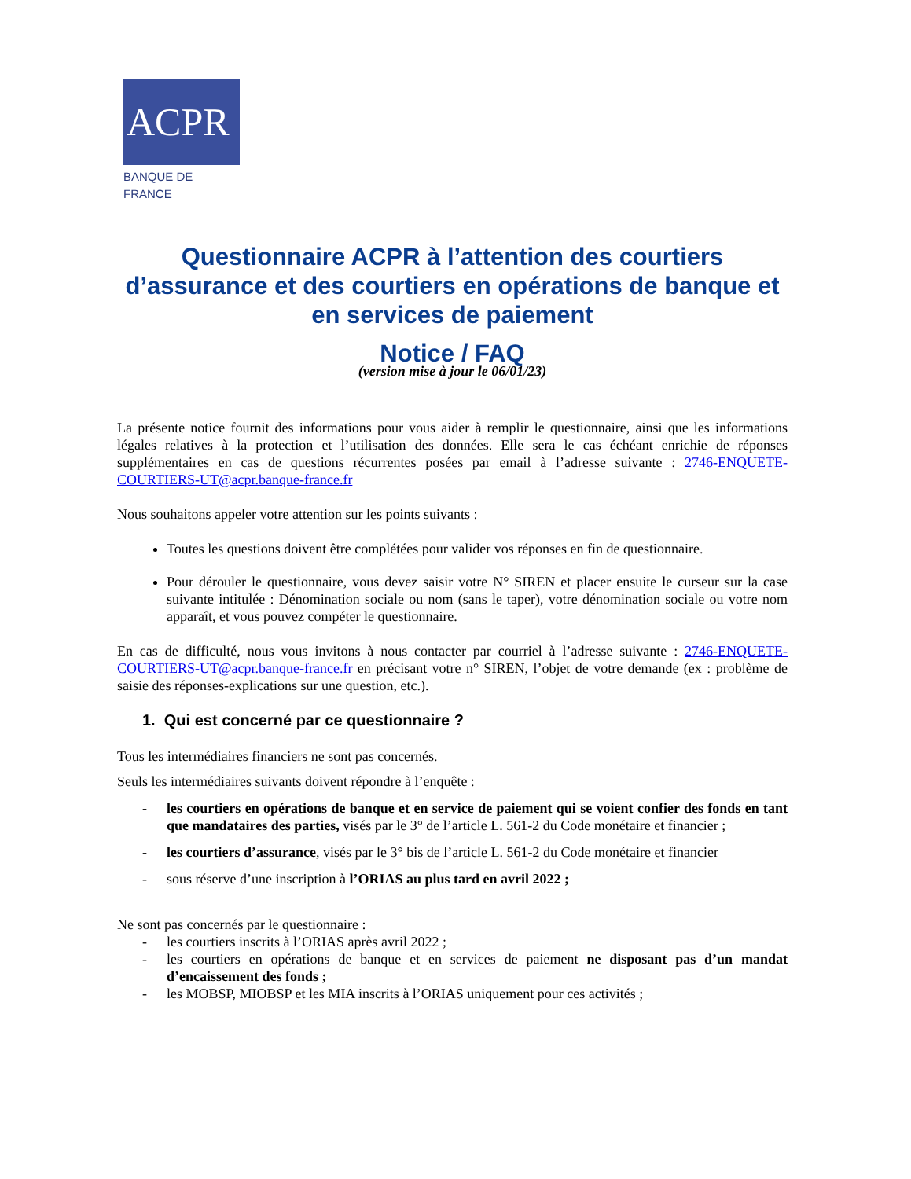ACPR
BANQUE DE FRANCE
Questionnaire ACPR à l’attention des courtiers d’assurance et des courtiers en opérations de banque et en services de paiement
Notice / FAQ
(version mise à jour le 06/01/23)
La présente notice fournit des informations pour vous aider à remplir le questionnaire, ainsi que les informations légales relatives à la protection et l’utilisation des données. Elle sera le cas échéant enrichie de réponses supplémentaires en cas de questions récurrentes posées par email à l’adresse suivante : 2746-ENQUETE-COURTIERS-UT@acpr.banque-france.fr
Nous souhaitons appeler votre attention sur les points suivants :
Toutes les questions doivent être complétées pour valider vos réponses en fin de questionnaire.
Pour dérouler le questionnaire, vous devez saisir votre N° SIREN et placer ensuite le curseur sur la case suivante intitulée : Dénomination sociale ou nom (sans le taper), votre dénomination sociale ou votre nom apparaît, et vous pouvez compéter le questionnaire.
En cas de difficulté, nous vous invitons à nous contacter par courriel à l’adresse suivante : 2746-ENQUETE-COURTIERS-UT@acpr.banque-france.fr en précisant votre n° SIREN, l’objet de votre demande (ex : problème de saisie des réponses-explications sur une question, etc.).
1. Qui est concerné par ce questionnaire ?
Tous les intermédiaires financiers ne sont pas concernés.
Seuls les intermédiaires suivants doivent répondre à l’enquête :
- les courtiers en opérations de banque et en service de paiement qui se voient confier des fonds en tant que mandataires des parties, visés par le 3° de l’article L. 561-2 du Code monétaire et financier ;
- les courtiers d’assurance, visés par le 3° bis de l’article L. 561-2 du Code monétaire et financier
- sous réserve d’une inscription à l’ORIAS au plus tard en avril 2022 ;
Ne sont pas concernés par le questionnaire :
- les courtiers inscrits à l’ORIAS après avril 2022 ;
- les courtiers en opérations de banque et en services de paiement ne disposant pas d’un mandat d’encaissement des fonds ;
- les MOBSP, MIOBSP et les MIA inscrits à l’ORIAS uniquement pour ces activités ;